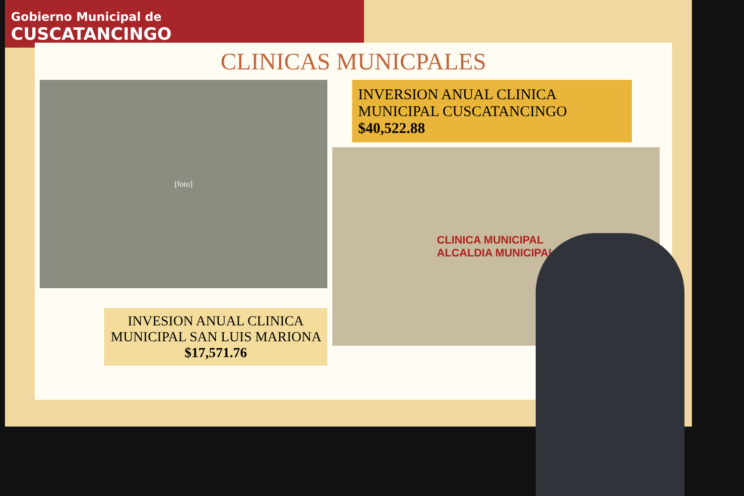Gobierno Municipal de
CUSCATANCINGO
CLINICAS MUNICPALES
[foto]
INVESION ANUAL CLINICA MUNICIPAL SAN LUIS MARIONA $17,571.76
INVERSION ANUAL CLINICA MUNICIPAL CUSCATANCINGO $40,522.88
CLINICA MUNICIPAL
ALCALDIA MUNICIPAL